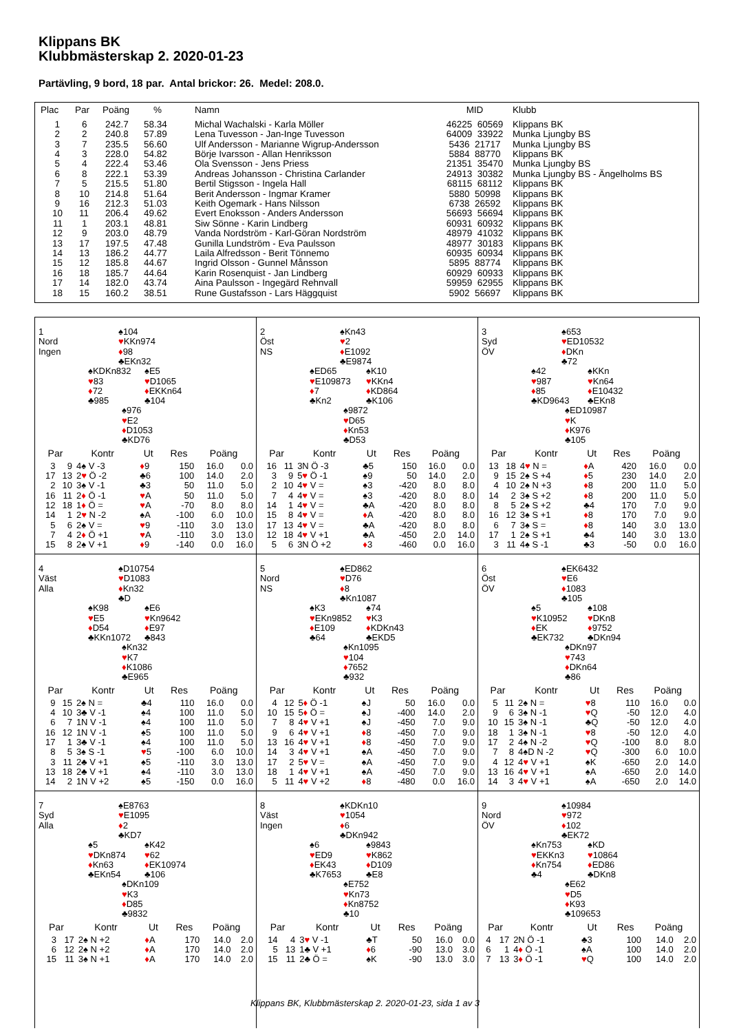Klippans BK
Klubbmästerskap 2. 2020-01-23
Partävling, 9 bord, 18 par. Antal brickor: 26. Medel: 208.0.
| Plac | Par | Poäng | % | Namn | MID | Klubb |
| --- | --- | --- | --- | --- | --- | --- |
| 1 | 6 | 242.7 | 58.34 | Michal Wachalski - Karla Möller | 46225 60569 | Klippans BK |
| 2 | 2 | 240.8 | 57.89 | Lena Tuvesson - Jan-Inge Tuvesson | 64009 33922 | Munka Ljungby BS |
| 3 | 7 | 235.5 | 56.60 | Ulf Andersson - Marianne Wigrup-Andersson | 5436 21717 | Munka Ljungby BS |
| 4 | 3 | 228.0 | 54.82 | Börje Ivarsson - Allan Henriksson | 5884 88770 | Klippans BK |
| 5 | 4 | 222.4 | 53.46 | Ola Svensson - Jens Priess | 21351 35470 | Munka Ljungby BS |
| 6 | 8 | 222.1 | 53.39 | Andreas Johansson - Christina Carlander | 24913 30382 | Munka Ljungby BS - Ängelholms BS |
| 7 | 5 | 215.5 | 51.80 | Bertil Stigsson - Ingela Hall | 68115 68112 | Klippans BK |
| 8 | 10 | 214.8 | 51.64 | Berit Andersson - Ingmar Kramer | 5880 50998 | Klippans BK |
| 9 | 16 | 212.3 | 51.03 | Keith Ogemark - Hans Nilsson | 6738 26592 | Klippans BK |
| 10 | 11 | 206.4 | 49.62 | Evert Enoksson - Anders Andersson | 56693 56694 | Klippans BK |
| 11 | 1 | 203.1 | 48.81 | Siw Sönne - Karin Lindberg | 60931 60932 | Klippans BK |
| 12 | 9 | 203.0 | 48.79 | Vanda Nordström - Karl-Göran Nordström | 48979 41032 | Klippans BK |
| 13 | 17 | 197.5 | 47.48 | Gunilla Lundström - Eva Paulsson | 48977 30183 | Klippans BK |
| 14 | 13 | 186.2 | 44.77 | Laila Alfredsson - Berit Tönnemo | 60935 60934 | Klippans BK |
| 15 | 12 | 185.8 | 44.67 | Ingrid Olsson - Gunnel Månsson | 5895 88774 | Klippans BK |
| 16 | 18 | 185.7 | 44.64 | Karin Rosenquist - Jan Lindberg | 60929 60933 | Klippans BK |
| 17 | 14 | 182.0 | 43.74 | Aina Paulsson - Ingegärd Rehnvall | 59959 62955 | Klippans BK |
| 18 | 15 | 160.2 | 38.51 | Rune Gustafsson - Lars Häggquist | 5902 56697 | Klippans BK |
1
Nord
Ingen
♠104
♥KKn974
♦98
♣EKn32
♠KDKn832
♥83
♦72
♣985
♠E5
♥D1065
♦EKKn64
♣104
♠976
♥E2
♦D1053
♣KD76
| Par | | Kontr | Ut | Res | Poäng | |
| --- | --- | --- | --- | --- | --- | --- |
| 3 | 9 | 4♠ V -3 | ♦ 9 | 150 | 16.0 | 0.0 |
| 17 | 13 | 2 ♥ Ö -2 | ♣6 | 100 | 14.0 | 2.0 |
| 2 | 10 | 3♠ V -1 | ♣3 | 50 | 11.0 | 5.0 |
| 16 | 11 | 2 ♦ Ö -1 | ♥ A | 50 | 11.0 | 5.0 |
| 12 | 18 | 1 ♦ Ö = | ♥ A | -70 | 8.0 | 8.0 |
| 14 | 1 | 2 ♥ N -2 | ♠A | -100 | 6.0 | 10.0 |
| 5 | 6 | 2♠ V = | ♥ 9 | -110 | 3.0 | 13.0 |
| 7 | 4 | 2 ♦ Ö +1 | ♥ A | -110 | 3.0 | 13.0 |
| 15 | 8 | 2♠ V +1 | ♦ 9 | -140 | 0.0 | 16.0 |
2
Öst
NS
♠Kn43
♥2
♦E1092
♣E9874
♠ED65
♥E109873
♦7
♣Kn2
♠K10
♥KKn4
♦KD864
♣K106
♠9872
♥D65
♦Kn53
♣D53
| Par | | Kontr | Ut | Res | Poäng | |
| --- | --- | --- | --- | --- | --- | --- |
| 16 | 11 | 3N Ö -3 | ♣5 | 150 | 16.0 | 0.0 |
| 3 | 9 | 5 ♥ Ö -1 | ♠9 | 50 | 14.0 | 2.0 |
| 2 | 10 | 4 ♥ V = | ♠3 | -420 | 8.0 | 8.0 |
| 7 | 4 | 4 ♥ V = | ♠3 | -420 | 8.0 | 8.0 |
| 14 | 1 | 4 ♥ V = | ♣A | -420 | 8.0 | 8.0 |
| 15 | 8 | 4 ♥ V = | ♦ A | -420 | 8.0 | 8.0 |
| 17 | 13 | 4 ♥ V = | ♣A | -420 | 8.0 | 8.0 |
| 12 | 18 | 4 ♥ V +1 | ♣A | -450 | 2.0 | 14.0 |
| 5 | 6 | 3N Ö +2 | ♦ 3 | -460 | 0.0 | 16.0 |
3
Syd
ÖV
♠653
♥ED10532
♦DKn
♣72
♠42
♥987
♦85
♣KD9643
♠KKn
♥Kn64
♦E10432
♣EKn8
♠ED10987
♥K
♦K976
♣105
| Par | | Kontr | Ut | Res | Poäng | |
| --- | --- | --- | --- | --- | --- | --- |
| 13 | 18 | 4 ♥ N = | ♦ A | 420 | 16.0 | 0.0 |
| 9 | 15 | 2♠ S +4 | ♦ 5 | 230 | 14.0 | 2.0 |
| 4 | 10 | 2♠ N +3 | ♦ 8 | 200 | 11.0 | 5.0 |
| 14 | 2 | 3♠ S +2 | ♦ 8 | 200 | 11.0 | 5.0 |
| 8 | 5 | 2♠ S +2 | ♣4 | 170 | 7.0 | 9.0 |
| 16 | 12 | 3♠ S +1 | ♦ 8 | 170 | 7.0 | 9.0 |
| 6 | 7 | 3♠ S = | ♦ 8 | 140 | 3.0 | 13.0 |
| 17 | 1 | 2♠ S +1 | ♣4 | 140 | 3.0 | 13.0 |
| 3 | 11 | 4♠ S -1 | ♣3 | -50 | 0.0 | 16.0 |
4
Väst
Alla
♠D10754
♥D1083
♦Kn32
♣D
♠K98
♥E5
♦D54
♣KKn1072
♠E6
♥Kn9642
♦E97
♣843
♠Kn32
♥K7
♦K1086
♣E965
| Par | | Kontr | Ut | Res | Poäng | |
| --- | --- | --- | --- | --- | --- | --- |
| 9 | 15 | 2♠ N = | ♣4 | 110 | 16.0 | 0.0 |
| 4 | 10 | 3♣ V -1 | ♠4 | 100 | 11.0 | 5.0 |
| 6 | 7 | 1N V -1 | ♠4 | 100 | 11.0 | 5.0 |
| 16 | 12 | 1N V -1 | ♠5 | 100 | 11.0 | 5.0 |
| 17 | 1 | 3♣ V -1 | ♠4 | 100 | 11.0 | 5.0 |
| 8 | 5 | 3♠ S -1 | ♥ 5 | -100 | 6.0 | 10.0 |
| 3 | 11 | 2♣ V +1 | ♠5 | -110 | 3.0 | 13.0 |
| 13 | 18 | 2♣ V +1 | ♠4 | -110 | 3.0 | 13.0 |
| 14 | 2 | 1N V +2 | ♠5 | -150 | 0.0 | 16.0 |
5
Nord
NS
♠ED862
♥D76
♦8
♣Kn1087
♠K3
♥EKn9852
♦E109
♣64
♠74
♥K3
♦KDKn43
♣EKD5
♠Kn1095
♥104
♦7652
♣932
| Par | | Kontr | Ut | Res | Poäng | |
| --- | --- | --- | --- | --- | --- | --- |
| 4 | 12 | 5 ♦ Ö -1 | ♠J | 50 | 16.0 | 0.0 |
| 10 | 15 | 5 ♦ Ö = | ♠J | -400 | 14.0 | 2.0 |
| 7 | 8 | 4 ♥ V +1 | ♠J | -450 | 7.0 | 9.0 |
| 9 | 6 | 4 ♥ V +1 | ♦ 8 | -450 | 7.0 | 9.0 |
| 13 | 16 | 4 ♥ V +1 | ♦ 8 | -450 | 7.0 | 9.0 |
| 14 | 3 | 4 ♥ V +1 | ♠A | -450 | 7.0 | 9.0 |
| 17 | 2 | 5 ♥ V = | ♠A | -450 | 7.0 | 9.0 |
| 18 | 1 | 4 ♥ V +1 | ♠A | -450 | 7.0 | 9.0 |
| 5 | 11 | 4 ♥ V +2 | ♦ 8 | -480 | 0.0 | 16.0 |
6
Öst
ÖV
♠EK6432
♥E6
♦1083
♣105
♠5
♥K10952
♦EK
♣EK732
♠108
♥DKn8
♦9752
♣DKn94
♠DKn97
♥743
♦DKn64
♣86
| Par | | Kontr | Ut | Res | Poäng | |
| --- | --- | --- | --- | --- | --- | --- |
| 5 | 11 | 2♠ N = | ♥ 8 | 110 | 16.0 | 0.0 |
| 9 | 6 | 3♠ N -1 | ♥ Q | -50 | 12.0 | 4.0 |
| 10 | 15 | 3♠ N -1 | ♣Q | -50 | 12.0 | 4.0 |
| 18 | 1 | 3♠ N -1 | ♥ 8 | -50 | 12.0 | 4.0 |
| 17 | 2 | 4♠ N -2 | ♥ Q | -100 | 8.0 | 8.0 |
| 7 | 8 | 4♠D N -2 | ♥ Q | -300 | 6.0 | 10.0 |
| 4 | 12 | 4 ♥ V +1 | ♠K | -650 | 2.0 | 14.0 |
| 13 | 16 | 4 ♥ V +1 | ♠A | -650 | 2.0 | 14.0 |
| 14 | 3 | 4 ♥ V +1 | ♠A | -650 | 2.0 | 14.0 |
7
Syd
Alla
♠E8763
♥E1095
♦2
♣KD7
♠5
♥DKn874
♦Kn63
♣EKn54
♠K42
♥62
♦EK10974
♣106
♠DKn109
♥K3
♦D85
♣9832
| Par | | Kontr | Ut | Res | Poäng | |
| --- | --- | --- | --- | --- | --- | --- |
| 3 | 17 | 2♠ N +2 | ♦ A | 170 | 14.0 | 2.0 |
| 6 | 12 | 2♠ N +2 | ♦ A | 170 | 14.0 | 2.0 |
| 15 | 11 | 3♠ N +1 | ♦ A | 170 | 14.0 | 2.0 |
8
Väst
Ingen
♠KDKn10
♥1054
♦6
♣DKn942
♠6
♥ED9
♦EK43
♣K7653
♠9843
♥K862
♦D109
♣E8
♠E752
♥Kn73
♦Kn8752
♣10
| Par | | Kontr | Ut | Res | Poäng | |
| --- | --- | --- | --- | --- | --- | --- |
| 14 | 4 | 3 ♥ V -1 | ♣T | 50 | 16.0 | 0.0 |
| 5 | 13 | 1♣ V +1 | ♦ 6 | -90 | 13.0 | 3.0 |
| 15 | 11 | 2♣ Ö = | ♠K | -90 | 13.0 | 3.0 |
9
Nord
ÖV
♠10984
♥972
♦102
♣EK72
♠Kn753
♥EKKn3
♦Kn754
♣4
♠KD
♥10864
♦ED86
♣DKn8
♠E62
♥D5
♦K93
♣109653
| Par | | Kontr | Ut | Res | Poäng | |
| --- | --- | --- | --- | --- | --- | --- |
| 4 | 17 | 2N Ö -1 | ♣3 | 100 | 14.0 | 2.0 |
| 6 | 1 | 4 ♦ Ö -1 | ♠A | 100 | 14.0 | 2.0 |
| 7 | 13 | 3 ♦ Ö -1 | ♥ Q | 100 | 14.0 | 2.0 |
Klippans BK, Klubbmästerskap 2. 2020-01-23, sida 1 av 3